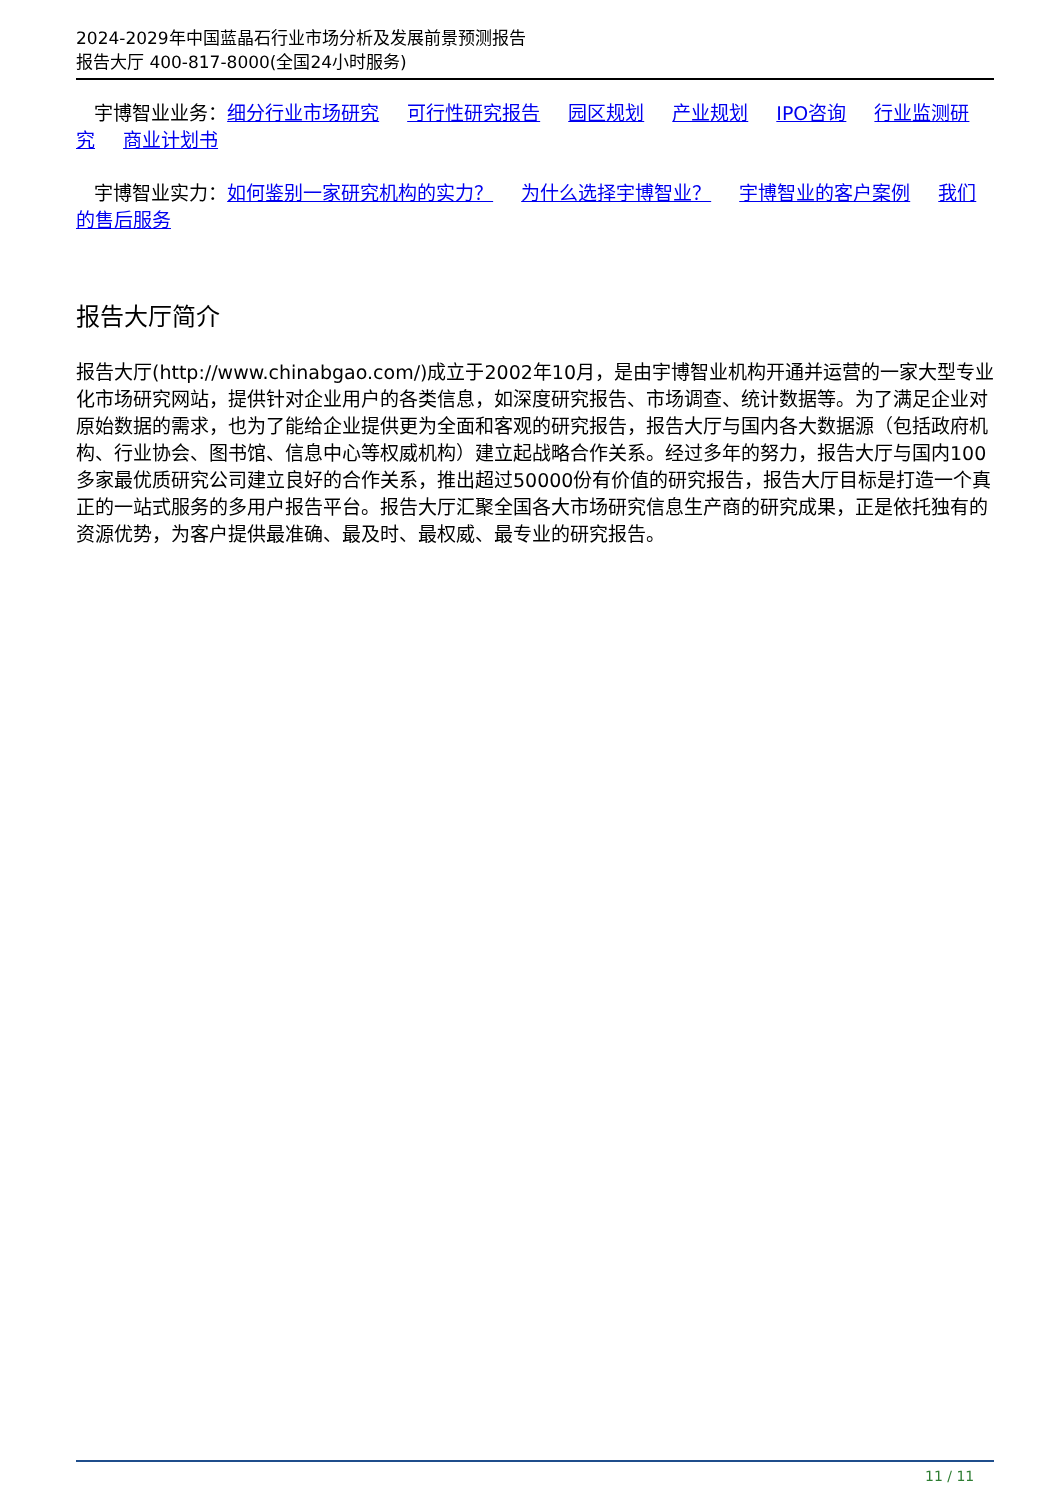2024-2029年中国蓝晶石行业市场分析及发展前景预测报告
报告大厅 400-817-8000(全国24小时服务)
宇博智业业务：细分行业市场研究 可行性研究报告 园区规划 产业规划 IPO咨询 行业监测研究 商业计划书
宇博智业实力：如何鉴别一家研究机构的实力？ 为什么选择宇博智业？ 宇博智业的客户案例 我们的售后服务
报告大厅简介
报告大厅(http://www.chinabgao.com/)成立于2002年10月，是由宇博智业机构开通并运营的一家大型专业化市场研究网站，提供针对企业用户的各类信息，如深度研究报告、市场调查、统计数据等。为了满足企业对原始数据的需求，也为了能给企业提供更为全面和客观的研究报告，报告大厅与国内各大数据源（包括政府机构、行业协会、图书馆、信息中心等权威机构）建立起战略合作关系。经过多年的努力，报告大厅与国内100多家最优质研究公司建立良好的合作关系，推出超过50000份有价值的研究报告，报告大厅目标是打造一个真正的一站式服务的多用户报告平台。报告大厅汇聚全国各大市场研究信息生产商的研究成果，正是依托独有的资源优势，为客户提供最准确、最及时、最权威、最专业的研究报告。
11 / 11